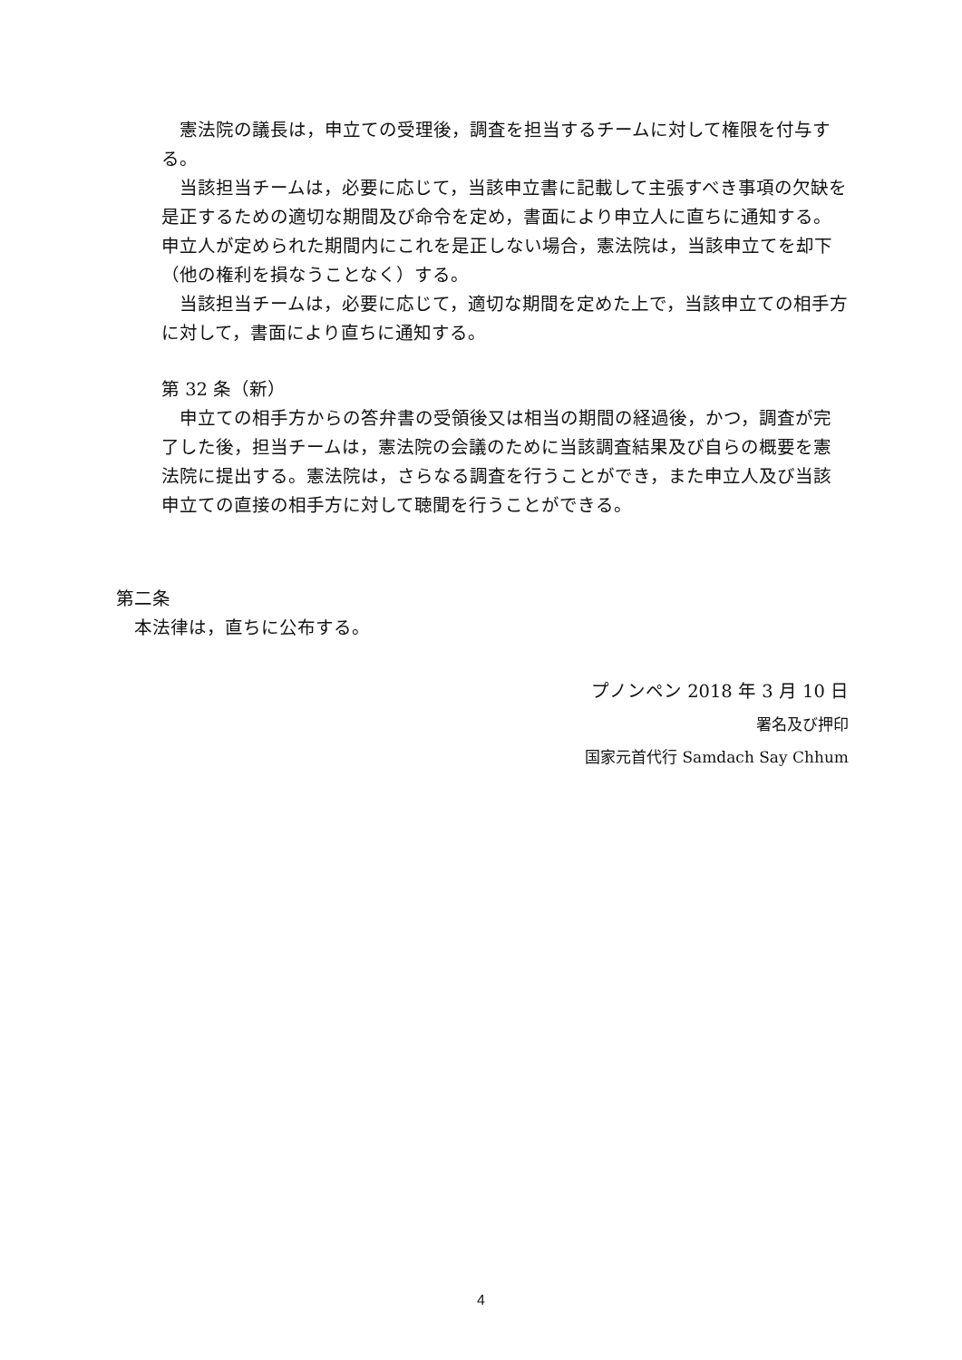憲法院の議長は，申立ての受理後，調査を担当するチームに対して権限を付与する。
当該担当チームは，必要に応じて，当該申立書に記載して主張すべき事項の欠缺を是正するための適切な期間及び命令を定め，書面により申立人に直ちに通知する。申立人が定められた期間内にこれを是正しない場合，憲法院は，当該申立てを却下（他の権利を損なうことなく）する。
当該担当チームは，必要に応じて，適切な期間を定めた上で，当該申立ての相手方に対して，書面により直ちに通知する。
第 32 条（新）
申立ての相手方からの答弁書の受領後又は相当の期間の経過後，かつ，調査が完了した後，担当チームは，憲法院の会議のために当該調査結果及び自らの概要を憲法院に提出する。憲法院は，さらなる調査を行うことができ，また申立人及び当該申立ての直接の相手方に対して聴聞を行うことができる。
第二条
本法律は，直ちに公布する。
プノンペン 2018 年 3 月 10 日
署名及び押印
国家元首代行 Samdach Say Chhum
4